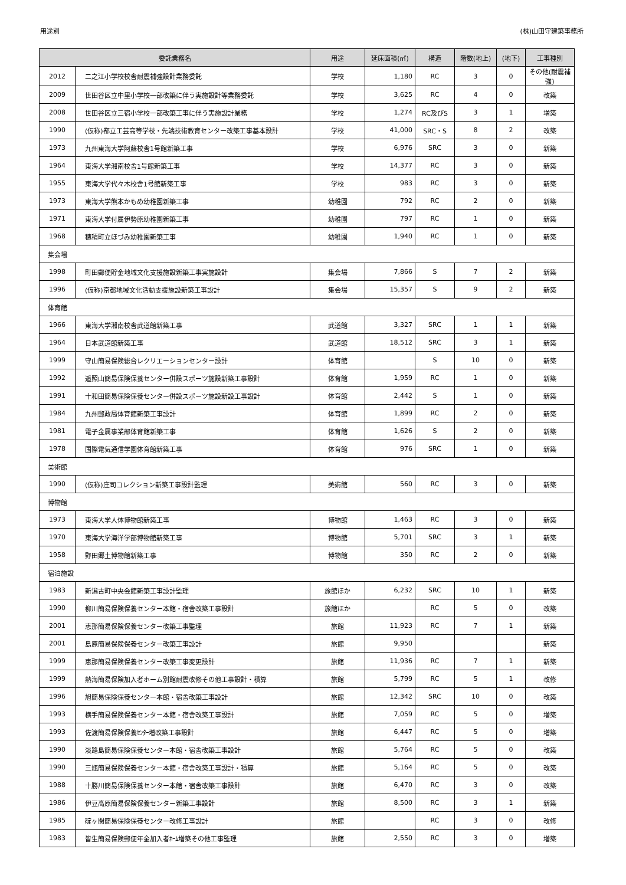用途別 (株)山田守建築事務所
| 委託業務名 | | 用途 | 延床面積(㎡) | 構造 | 階数(地上) | (地下) | 工事種別 |
| --- | --- | --- | --- | --- | --- | --- | --- |
| 2012 | 二之江小学校校舎耐震補強設計業務委託 | 学校 | 1,180 | RC | 3 | 0 | その他(耐震補強) |
| 2009 | 世田谷区立中里小学校一部改築に伴う実施設計等業務委託 | 学校 | 3,625 | RC | 4 | 0 | 改築 |
| 2008 | 世田谷区立三宿小学校一部改築工事に伴う実施設計業務 | 学校 | 1,274 | RC及びS | 3 | 1 | 増築 |
| 1990 | (仮称)都立工芸高等学校・先端技術教育センター改築工事基本設計 | 学校 | 41,000 | SRC・S | 8 | 2 | 改築 |
| 1973 | 九州東海大学阿蘇校舎1号館新築工事 | 学校 | 6,976 | SRC | 3 | 0 | 新築 |
| 1964 | 東海大学湘南校舎1号館新築工事 | 学校 | 14,377 | RC | 3 | 0 | 新築 |
| 1955 | 東海大学代々木校舎1号館新築工事 | 学校 | 983 | RC | 3 | 0 | 新築 |
| 1973 | 東海大学熊本かもめ幼稚園新築工事 | 幼稚園 | 792 | RC | 2 | 0 | 新築 |
| 1971 | 東海大学付属伊勢原幼稚園新築工事 | 幼稚園 | 797 | RC | 1 | 0 | 新築 |
| 1968 | 穂積町立ほづみ幼稚園新築工事 | 幼稚園 | 1,940 | RC | 1 | 0 | 新築 |
| 集会場 | | | | | | | |
| 1998 | 町田郵便貯金地域文化支援施設新築工事実施設計 | 集会場 | 7,866 | S | 7 | 2 | 新築 |
| 1996 | (仮称)京都地域文化活動支援施設新築工事設計 | 集会場 | 15,357 | S | 9 | 2 | 新築 |
| 体育館 | | | | | | | |
| 1966 | 東海大学湘南校舎武道館新築工事 | 武道館 | 3,327 | SRC | 1 | 1 | 新築 |
| 1964 | 日本武道館新築工事 | 武道館 | 18,512 | SRC | 3 | 1 | 新築 |
| 1999 | 守山簡易保険総合レクリエーションセンター設計 | 体育館 | | S | 10 | 0 | 新築 |
| 1992 | 遥照山簡易保険保養センター併設スポーツ施設新築工事設計 | 体育館 | 1,959 | RC | 1 | 0 | 新築 |
| 1991 | 十和田簡易保険保養センター併設スポーツ施設新設工事設計 | 体育館 | 2,442 | S | 1 | 0 | 新築 |
| 1984 | 九州郵政局体育館新築工事設計 | 体育館 | 1,899 | RC | 2 | 0 | 新築 |
| 1981 | 電子金属事業部体育館新築工事 | 体育館 | 1,626 | S | 2 | 0 | 新築 |
| 1978 | 国際電気通信学園体育館新築工事 | 体育館 | 976 | SRC | 1 | 0 | 新築 |
| 美術館 | | | | | | | |
| 1990 | (仮称)庄司コレクション新築工事設計監理 | 美術館 | 560 | RC | 3 | 0 | 新築 |
| 博物館 | | | | | | | |
| 1973 | 東海大学人体博物館新築工事 | 博物館 | 1,463 | RC | 3 | 0 | 新築 |
| 1970 | 東海大学海洋学部博物館新築工事 | 博物館 | 5,701 | SRC | 3 | 1 | 新築 |
| 1958 | 野田郷土博物館新築工事 | 博物館 | 350 | RC | 2 | 0 | 新築 |
| 宿泊施設 | | | | | | | |
| 1983 | 新潟古町中央会館新築工事設計監理 | 旅館ほか | 6,232 | SRC | 10 | 1 | 新築 |
| 1990 | 柳川簡易保険保養センター本館・宿舎改築工事設計 | 旅館ほか | | RC | 5 | 0 | 改築 |
| 2001 | 恵那簡易保険保養センター改築工事監理 | 旅館 | 11,923 | RC | 7 | 1 | 新築 |
| 2001 | 島原簡易保険保養センター改築工事設計 | 旅館 | 9,950 | | | | 新築 |
| 1999 | 恵那簡易保険保養センター改築工事変更設計 | 旅館 | 11,936 | RC | 7 | 1 | 新築 |
| 1999 | 熱海簡易保険加入者ホーム別館耐震改修その他工事設計・積算 | 旅館 | 5,799 | RC | 5 | 1 | 改修 |
| 1996 | 旭簡易保険保養センター本館・宿舎改築工事設計 | 旅館 | 12,342 | SRC | 10 | 0 | 改築 |
| 1993 | 横手簡易保険保養センター本館・宿舎改築工事設計 | 旅館 | 7,059 | RC | 5 | 0 | 増築 |
| 1993 | 佐渡簡易保険保養ｾﾝﾀｰ増改築工事設計 | 旅館 | 6,447 | RC | 5 | 0 | 増築 |
| 1990 | 淡路島簡易保険保養センター本館・宿舎改築工事設計 | 旅館 | 5,764 | RC | 5 | 0 | 改築 |
| 1990 | 三瓶簡易保険保養センター本館・宿舎改築工事設計・積算 | 旅館 | 5,164 | RC | 5 | 0 | 改築 |
| 1988 | 十勝川簡易保険保養センター本館・宿舎改築工事設計 | 旅館 | 6,470 | RC | 3 | 0 | 改築 |
| 1986 | 伊豆高原簡易保険保養センター新築工事設計 | 旅館 | 8,500 | RC | 3 | 1 | 新築 |
| 1985 | 碇ヶ関簡易保険保養センター改修工事設計 | 旅館 | | RC | 3 | 0 | 改修 |
| 1983 | 皆生簡易保険郵便年金加入者ﾎｰﾑ増築その他工事監理 | 旅館 | 2,550 | RC | 3 | 0 | 増築 |